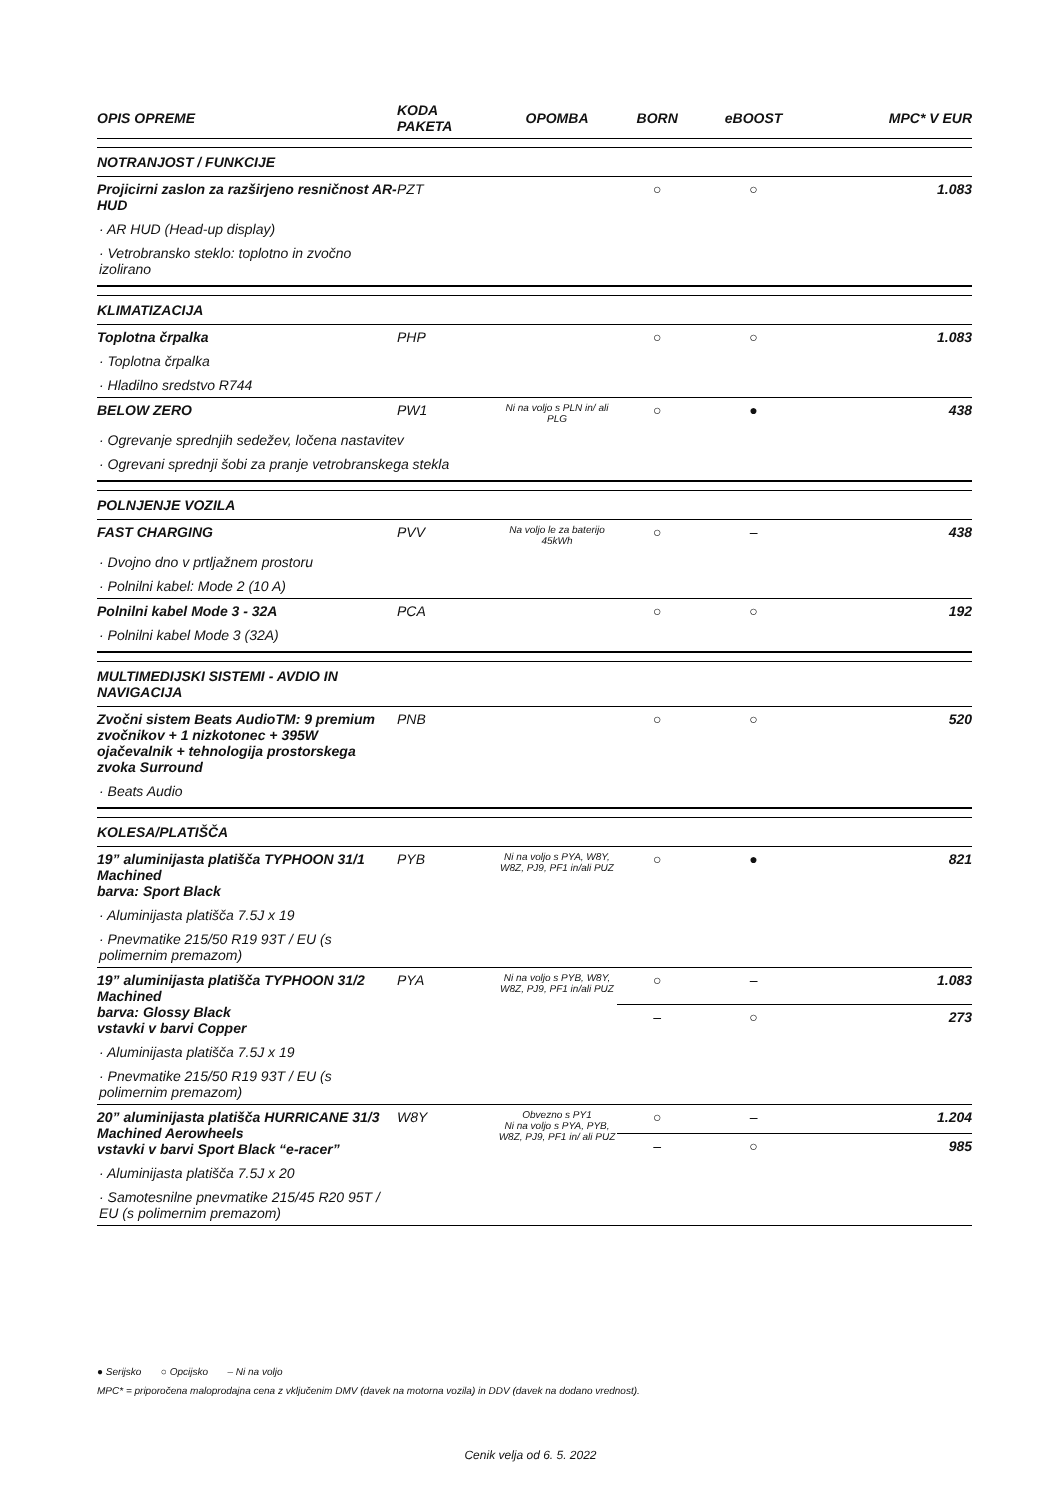| OPIS OPREME | KODA PAKETA | OPOMBA | BORN | eBOOST | MPC* V EUR |
| --- | --- | --- | --- | --- | --- |
| NOTRANJOST / FUNKCIJE | | | | | |
| Projicirni zaslon za razširjeno resničnost AR-HUD | PZT | | ○ | ○ | 1.083 |
| · AR HUD (Head-up display) | | | | | |
| · Vetrobransko steklo: toplotno in zvočno izolirano | | | | | |
| KLIMATIZACIJA | | | | | |
| Toplotna črpalka | PHP | | ○ | ○ | 1.083 |
| · Toplotna črpalka | | | | | |
| · Hladilno sredstvo R744 | | | | | |
| BELOW ZERO | PW1 | Ni na voljo s PLN in/ ali PLG | ○ | ● | 438 |
| · Ogrevanje sprednjih sedežev, ločena nastavitev | | | | | |
| · Ogrevani sprednji šobi za pranje vetrobranskega stekla | | | | | |
| POLNJENJE VOZILA | | | | | |
| FAST CHARGING | PVV | Na voljo le za baterijo 45kWh | ○ | – | 438 |
| · Dvojno dno v prtljažnem prostoru | | | | | |
| · Polnilni kabel: Mode 2 (10 A) | | | | | |
| Polnilni kabel Mode 3 - 32A | PCA | | ○ | ○ | 192 |
| · Polnilni kabel Mode 3 (32A) | | | | | |
| MULTIMEDIJSKI SISTEMI - AVDIO IN NAVIGACIJA | | | | | |
| Zvočni sistem Beats AudioTM: 9 premium zvočnikov + 1 nizkotonec + 395W ojačevalnik + tehnologija prostorskega zvoka Surround | PNB | | ○ | ○ | 520 |
| · Beats Audio | | | | | |
| KOLESA/PLATIŠČA | | | | | |
| 19” aluminijasta platišča TYPHOON 31/1 Machined barva: Sport Black | PYB | Ni na voljo s PYA, W8Y, W8Z, PJ9, PF1 in/ali PUZ | ○ | ● | 821 |
| · Aluminijasta platišča 7.5J x 19 | | | | | |
| · Pnevmatike 215/50 R19 93T / EU (s polimernim premazom) | | | | | |
| 19” aluminijasta platišča TYPHOON 31/2 Machined barva: Glossy Black vstavki v barvi Copper | PYA | Ni na voljo s PYB, W8Y, W8Z, PJ9, PF1 in/ali PUZ | ○ | – | 1.083 |
| | | | – | ○ | 273 |
| · Aluminijasta platišča 7.5J x 19 | | | | | |
| · Pnevmatike 215/50 R19 93T / EU (s polimernim premazom) | | | | | |
| 20” aluminijasta platišča HURRICANE 31/3 Machined Aerowheels vstavki v barvi Sport Black “e-racer” | W8Y | Obvezno s PY1 Ni na voljo s PYA, PYB, W8Z, PJ9, PF1 in/ ali PUZ | ○ | – | 1.204 |
| | | | – | ○ | 985 |
| · Aluminijasta platišča 7.5J x 20 | | | | | |
| · Samotesnilne pnevmatike 215/45 R20 95T / EU (s polimernim premazom) | | | | | |
● Serijsko ○ Opcijsko – Ni na voljo
MPC* = priporočena maloprodajna cena z vključenim DMV (davek na motorna vozila) in DDV (davek na dodano vrednost).
Cenik velja od 6. 5. 2022